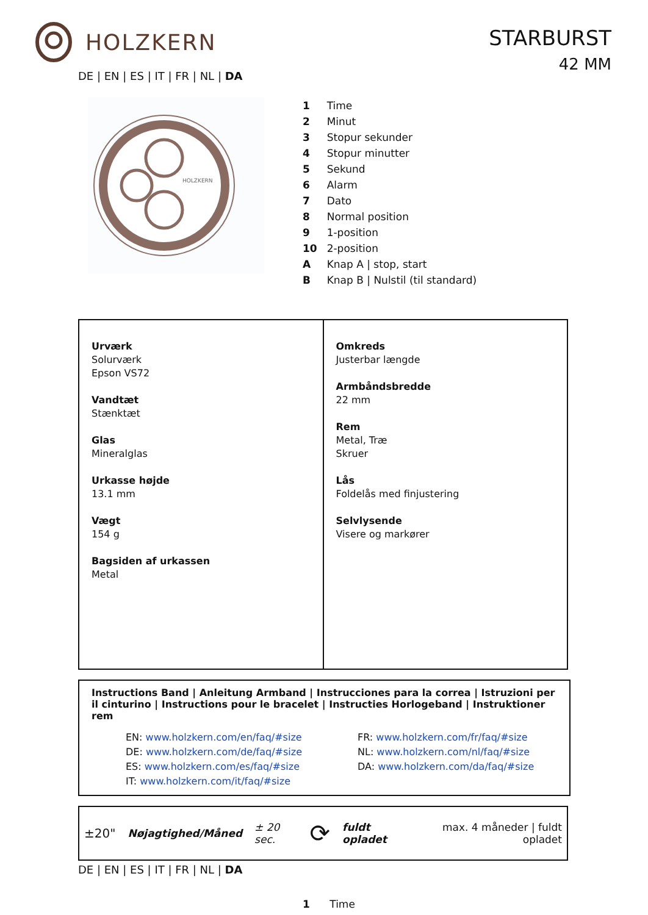HOLZKERN
STARBURST
42 MM
DE | EN | ES | IT | FR | NL | DA
HOLZKERN
| 1 | Time |
| 2 | Minut |
| 3 | Stopur sekunder |
| 4 | Stopur minutter |
| 5 | Sekund |
| 6 | Alarm |
| 7 | Dato |
| 8 | Normal position |
| 9 | 1-position |
| 10 | 2-position |
| A | Knap A / stop, start |
| B | Knap B / Nulstil (til standard) |
| Urværk Solurværk Epson VS72 Vandtæt Stænktæt Glas Mineralglas Urkasse højde 13.1 mm Vægt 154 g Bagsiden af urkassen Metal | Omkreds Justerbar længde Armbåndsbredde 22 mm Rem Metal, Træ Skruer Lås Foldelås med finjustering Selvlysende Visere og markører |
Instructions Band | Anleitung Armband | Instrucciones para la correa | Istruzioni per il cinturino | Instructions pour le bracelet | Instructies Horlogeband | Instruktioner rem
EN: www.holzkern.com/en/faq/#size
DE: www.holzkern.com/de/faq/#size
ES: www.holzkern.com/es/faq/#size
IT: www.holzkern.com/it/faq/#size
FR: www.holzkern.com/fr/faq/#size
NL: www.holzkern.com/nl/faq/#size
DA: www.holzkern.com/da/faq/#size
±20" Nøjagtighed/Måned ± 20 sec. ⟳ fuldt opladet max. 4 måneder | fuldt opladet
DE | EN | ES | IT | FR | NL | DA
1 Time